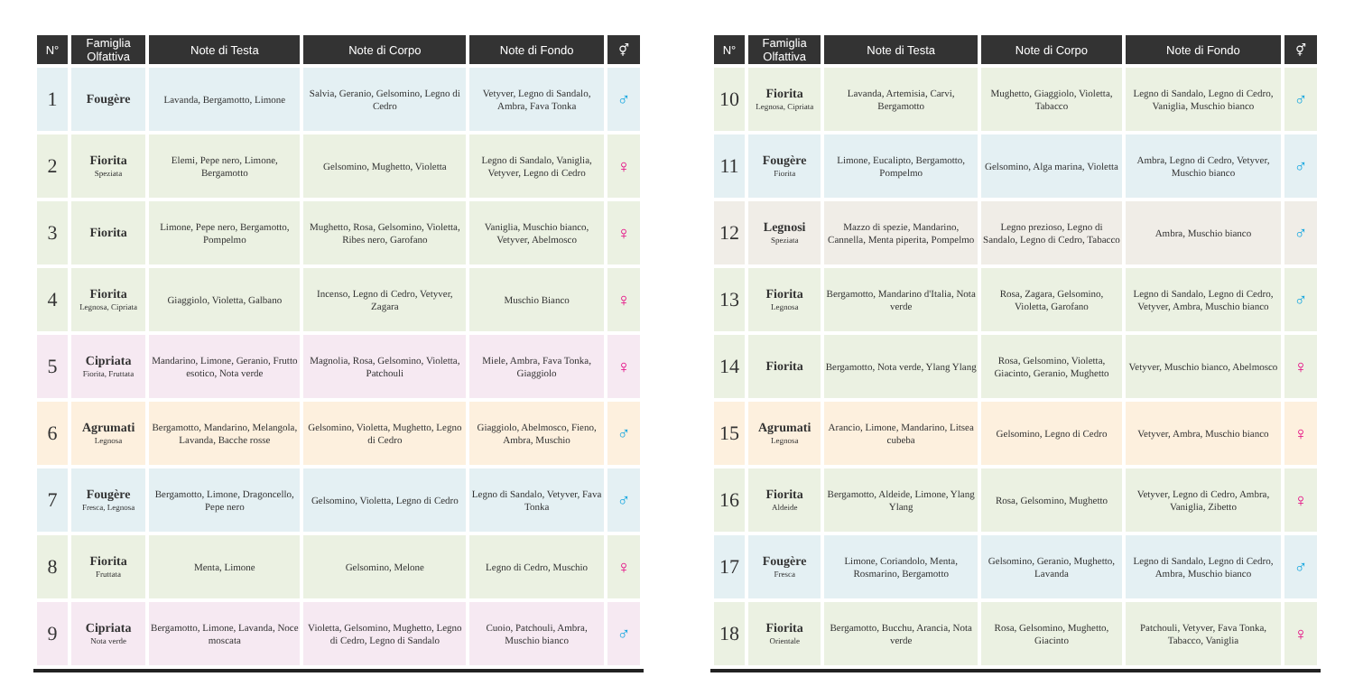| N° | Famiglia Olfattiva | Note di Testa | Note di Corpo | Note di Fondo | ⚥ |
| --- | --- | --- | --- | --- | --- |
| 1 | Fougère | Lavanda, Bergamotto, Limone | Salvia, Geranio, Gelsomino, Legno di Cedro | Vetyver, Legno di Sandalo, Ambra, Fava Tonka | ♂ |
| 2 | Fiorita Speziata | Elemi, Pepe nero, Limone, Bergamotto | Gelsomino, Mughetto, Violetta | Legno di Sandalo, Vaniglia, Vetyver, Legno di Cedro | ♀ |
| 3 | Fiorita | Limone, Pepe nero, Bergamotto, Pompelmo | Mughetto, Rosa, Gelsomino, Violetta, Ribes nero, Garofano | Vaniglia, Muschio bianco, Vetyver, Abelmosco | ♀ |
| 4 | Fiorita Legnosa, Cipriata | Giaggiolo, Violetta, Galbano | Incenso, Legno di Cedro, Vetyver, Zagara | Muschio Bianco | ♀ |
| 5 | Cipriata Fiorita, Fruttata | Mandarino, Limone, Geranio, Frutto esotico, Nota verde | Magnolia, Rosa, Gelsomino, Violetta, Patchouli | Miele, Ambra, Fava Tonka, Giaggiolo | ♀ |
| 6 | Agrumati Legnosa | Bergamotto, Mandarino, Melangola, Lavanda, Bacche rosse | Gelsomino, Violetta, Mughetto, Legno di Cedro | Giaggiolo, Abelmosco, Fieno, Ambra, Muschio | ♂ |
| 7 | Fougère Fresca, Legnosa | Bergamotto, Limone, Dragoncello, Pepe nero | Gelsomino, Violetta, Legno di Cedro | Legno di Sandalo, Vetyver, Fava Tonka | ♂ |
| 8 | Fiorita Fruttata | Menta, Limone | Gelsomino, Melone | Legno di Cedro, Muschio | ♀ |
| 9 | Cipriata Nota verde | Bergamotto, Limone, Lavanda, Noce moscata | Violetta, Gelsomino, Mughetto, Legno di Cedro, Legno di Sandalo | Cuoio, Patchouli, Ambra, Muschio bianco | ♂ |
| N° | Famiglia Olfattiva | Note di Testa | Note di Corpo | Note di Fondo | ⚥ |
| --- | --- | --- | --- | --- | --- |
| 10 | Fiorita Legnosa, Cipriata | Lavanda, Artemisia, Carvi, Bergamotto | Mughetto, Giaggiolo, Violetta, Tabacco | Legno di Sandalo, Legno di Cedro, Vaniglia, Muschio bianco | ♂ |
| 11 | Fougère Fiorita | Limone, Eucalipto, Bergamotto, Pompelmo | Gelsomino, Alga marina, Violetta | Ambra, Legno di Cedro, Vetyver, Muschio bianco | ♂ |
| 12 | Legnosi Speziata | Mazzo di spezie, Mandarino, Cannella, Menta piperita, Pompelmo | Legno prezioso, Legno di Sandalo, Legno di Cedro, Tabacco | Ambra, Muschio bianco | ♂ |
| 13 | Fiorita Legnosa | Bergamotto, Mandarino d'Italia, Nota verde | Rosa, Zagara, Gelsomino, Violetta, Garofano | Legno di Sandalo, Legno di Cedro, Vetyver, Ambra, Muschio bianco | ♂ |
| 14 | Fiorita | Bergamotto, Nota verde, Ylang Ylang | Rosa, Gelsomino, Violetta, Giacinto, Geranio, Mughetto | Vetyver, Muschio bianco, Abelmosco | ♀ |
| 15 | Agrumati Legnosa | Arancio, Limone, Mandarino, Litsea cubeba | Gelsomino, Legno di Cedro | Vetyver, Ambra, Muschio bianco | ♀ |
| 16 | Fiorita Aldeide | Bergamotto, Aldeide, Limone, Ylang Ylang | Rosa, Gelsomino, Mughetto | Vetyver, Legno di Cedro, Ambra, Vaniglia, Zibetto | ♀ |
| 17 | Fougère Fresca | Limone, Coriandolo, Menta, Rosmarino, Bergamotto | Gelsomino, Geranio, Mughetto, Lavanda | Legno di Sandalo, Legno di Cedro, Ambra, Muschio bianco | ♂ |
| 18 | Fiorita Orientale | Bergamotto, Bucchu, Arancia, Nota verde | Rosa, Gelsomino, Mughetto, Giacinto | Patchouli, Vetyver, Fava Tonka, Tabacco, Vaniglia | ♀ |